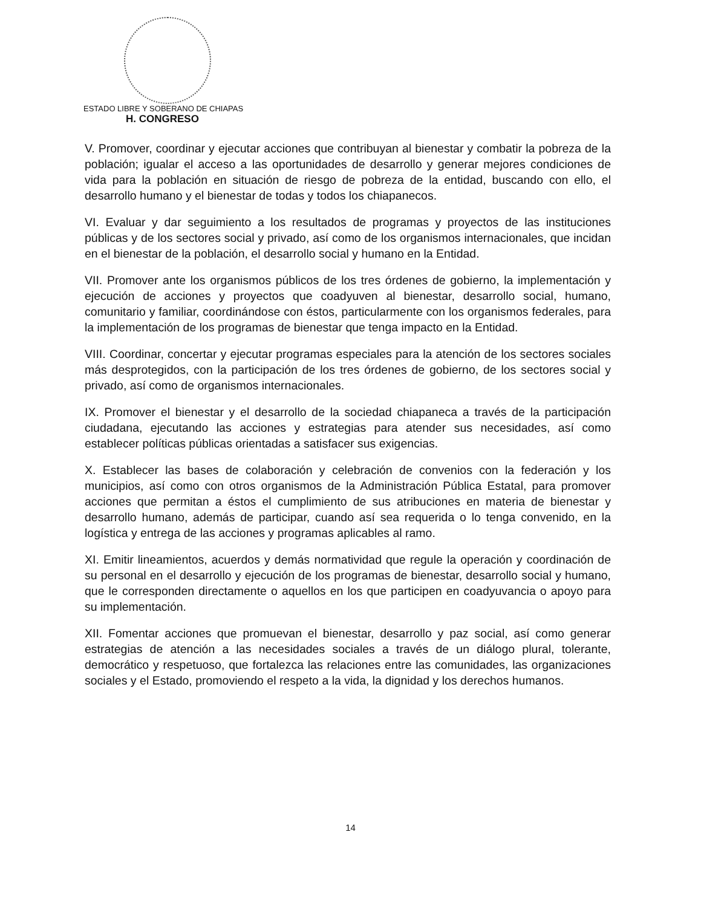ESTADO LIBRE Y SOBERANO DE CHIAPAS
H. CONGRESO
V. Promover, coordinar y ejecutar acciones que contribuyan al bienestar y combatir la pobreza de la población; igualar el acceso a las oportunidades de desarrollo y generar mejores condiciones de vida para la población en situación de riesgo de pobreza de la entidad, buscando con ello, el desarrollo humano y el bienestar de todas y todos los chiapanecos.
VI. Evaluar y dar seguimiento a los resultados de programas y proyectos de las instituciones públicas y de los sectores social y privado, así como de los organismos internacionales, que incidan en el bienestar de la población, el desarrollo social y humano en la Entidad.
VII. Promover ante los organismos públicos de los tres órdenes de gobierno, la implementación y ejecución de acciones y proyectos que coadyuven al bienestar, desarrollo social, humano, comunitario y familiar, coordinándose con éstos, particularmente con los organismos federales, para la implementación de los programas de bienestar que tenga impacto en la Entidad.
VIII. Coordinar, concertar y ejecutar programas especiales para la atención de los sectores sociales más desprotegidos, con la participación de los tres órdenes de gobierno, de los sectores social y privado, así como de organismos internacionales.
IX. Promover el bienestar y el desarrollo de la sociedad chiapaneca a través de la participación ciudadana, ejecutando las acciones y estrategias para atender sus necesidades, así como establecer políticas públicas orientadas a satisfacer sus exigencias.
X. Establecer las bases de colaboración y celebración de convenios con la federación y los municipios, así como con otros organismos de la Administración Pública Estatal, para promover acciones que permitan a éstos el cumplimiento de sus atribuciones en materia de bienestar y desarrollo humano, además de participar, cuando así sea requerida o lo tenga convenido, en la logística y entrega de las acciones y programas aplicables al ramo.
XI. Emitir lineamientos, acuerdos y demás normatividad que regule la operación y coordinación de su personal en el desarrollo y ejecución de los programas de bienestar, desarrollo social y humano, que le corresponden directamente o aquellos en los que participen en coadyuvancia o apoyo para su implementación.
XII. Fomentar acciones que promuevan el bienestar, desarrollo y paz social, así como generar estrategias de atención a las necesidades sociales a través de un diálogo plural, tolerante, democrático y respetuoso, que fortalezca las relaciones entre las comunidades, las organizaciones sociales y el Estado, promoviendo el respeto a la vida, la dignidad y los derechos humanos.
14